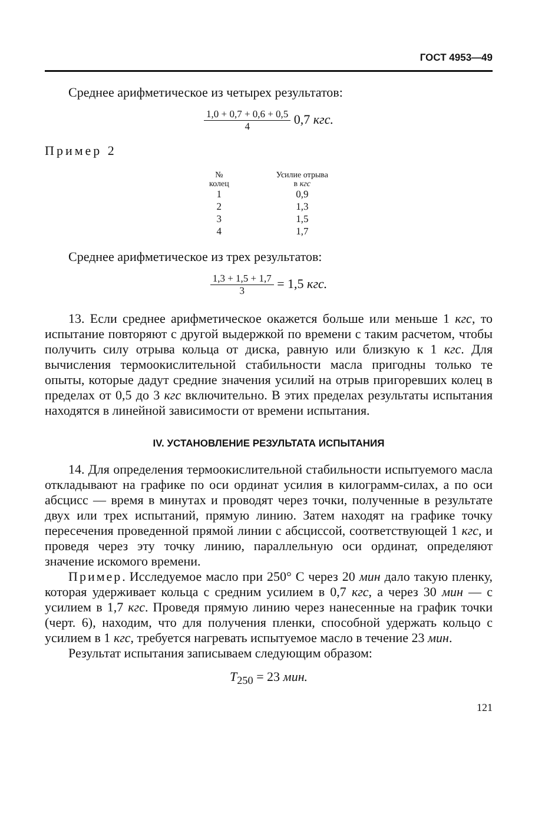ГОСТ 4953—49
Среднее арифметическое из четырех результатов:
1,0 + 0,7 + 0,6 + 0,5
4
0,7 кгс.
Пример 2
| № колец | Усилие отрыва в кгс |
| --- | --- |
| 1 | 0,9 |
| 2 | 1,3 |
| 3 | 1,5 |
| 4 | 1,7 |
Среднее арифметическое из трех результатов:
1,3 + 1,5 + 1,7
3
= 1,5 кгс.
13. Если среднее арифметическое окажется больше или меньше 1 кгс, то испытание повторяют с другой выдержкой по времени с таким расчетом, чтобы получить силу отрыва кольца от диска, равную или близкую к 1 кгс. Для вычисления термоокислительной стабильности масла пригодны только те опыты, которые дадут средние значения усилий на отрыв пригоревших колец в пределах от 0,5 до 3 кгс включительно. В этих пределах результаты испытания находятся в линейной зависимости от времени испытания.
IV. УСТАНОВЛЕНИЕ РЕЗУЛЬТАТА ИСПЫТАНИЯ
14. Для определения термоокислительной стабильности испытуемого масла откладывают на графике по оси ординат усилия в килограмм-силах, а по оси абсцисс — время в минутах и проводят через точки, полученные в результате двух или трех испытаний, прямую линию. Затем находят на графике точку пересечения проведенной прямой линии с абсциссой, соответствующей 1 кгс, и проведя через эту точку линию, параллельную оси ординат, определяют значение искомого времени.
Пример. Исследуемое масло при 250° С через 20 мин дало такую пленку, которая удерживает кольца с средним усилием в 0,7 кгс, а через 30 мин — с усилием в 1,7 кгс. Проведя прямую линию через нанесенные на график точки (черт. 6), находим, что для получения пленки, способной удержать кольцо с усилием в 1 кгс, требуется нагревать испытуемое масло в течение 23 мин.
Результат испытания записываем следующим образом:
T<sub>250</sub> = 23 мин.
121